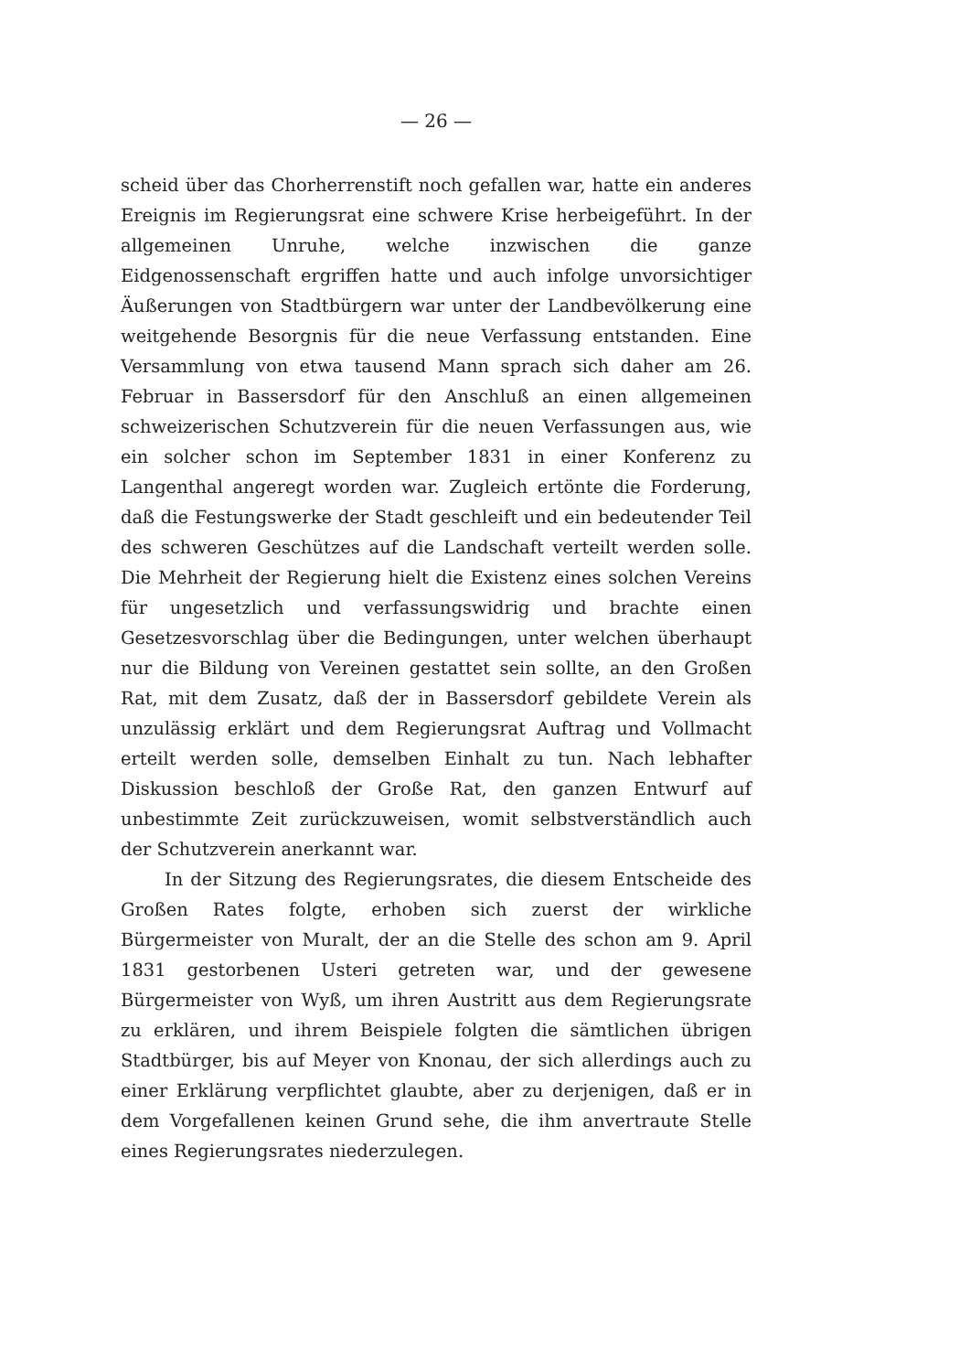— 26 —
scheid über das Chorherrenstift noch gefallen war, hatte ein anderes Ereignis im Regierungsrat eine schwere Krise herbeigeführt. In der allgemeinen Unruhe, welche inzwischen die ganze Eidgenossenschaft ergriffen hatte und auch infolge unvorsichtiger Äußerungen von Stadtbürgern war unter der Landbevölkerung eine weitgehende Besorgnis für die neue Verfassung entstanden. Eine Versammlung von etwa tausend Mann sprach sich daher am 26. Februar in Bassersdorf für den Anschluß an einen allgemeinen schweizerischen Schutzverein für die neuen Verfassungen aus, wie ein solcher schon im September 1831 in einer Konferenz zu Langenthal angeregt worden war. Zugleich ertönte die Forderung, daß die Festungswerke der Stadt geschleift und ein bedeutender Teil des schweren Geschützes auf die Landschaft verteilt werden solle. Die Mehrheit der Regierung hielt die Existenz eines solchen Vereins für ungesetzlich und verfassungswidrig und brachte einen Gesetzesvorschlag über die Bedingungen, unter welchen überhaupt nur die Bildung von Vereinen gestattet sein sollte, an den Großen Rat, mit dem Zusatz, daß der in Bassersdorf gebildete Verein als unzulässig erklärt und dem Regierungsrat Auftrag und Vollmacht erteilt werden solle, demselben Einhalt zu tun. Nach lebhafter Diskussion beschloß der Große Rat, den ganzen Entwurf auf unbestimmte Zeit zurückzuweisen, womit selbstverständlich auch der Schutzverein anerkannt war.
In der Sitzung des Regierungsrates, die diesem Entscheide des Großen Rates folgte, erhoben sich zuerst der wirkliche Bürgermeister von Muralt, der an die Stelle des schon am 9. April 1831 gestorbenen Usteri getreten war, und der gewesene Bürgermeister von Wyß, um ihren Austritt aus dem Regierungsrate zu erklären, und ihrem Beispiele folgten die sämtlichen übrigen Stadtbürger, bis auf Meyer von Knonau, der sich allerdings auch zu einer Erklärung verpflichtet glaubte, aber zu derjenigen, daß er in dem Vorgefallenen keinen Grund sehe, die ihm anvertraute Stelle eines Regierungsrates niederzulegen.